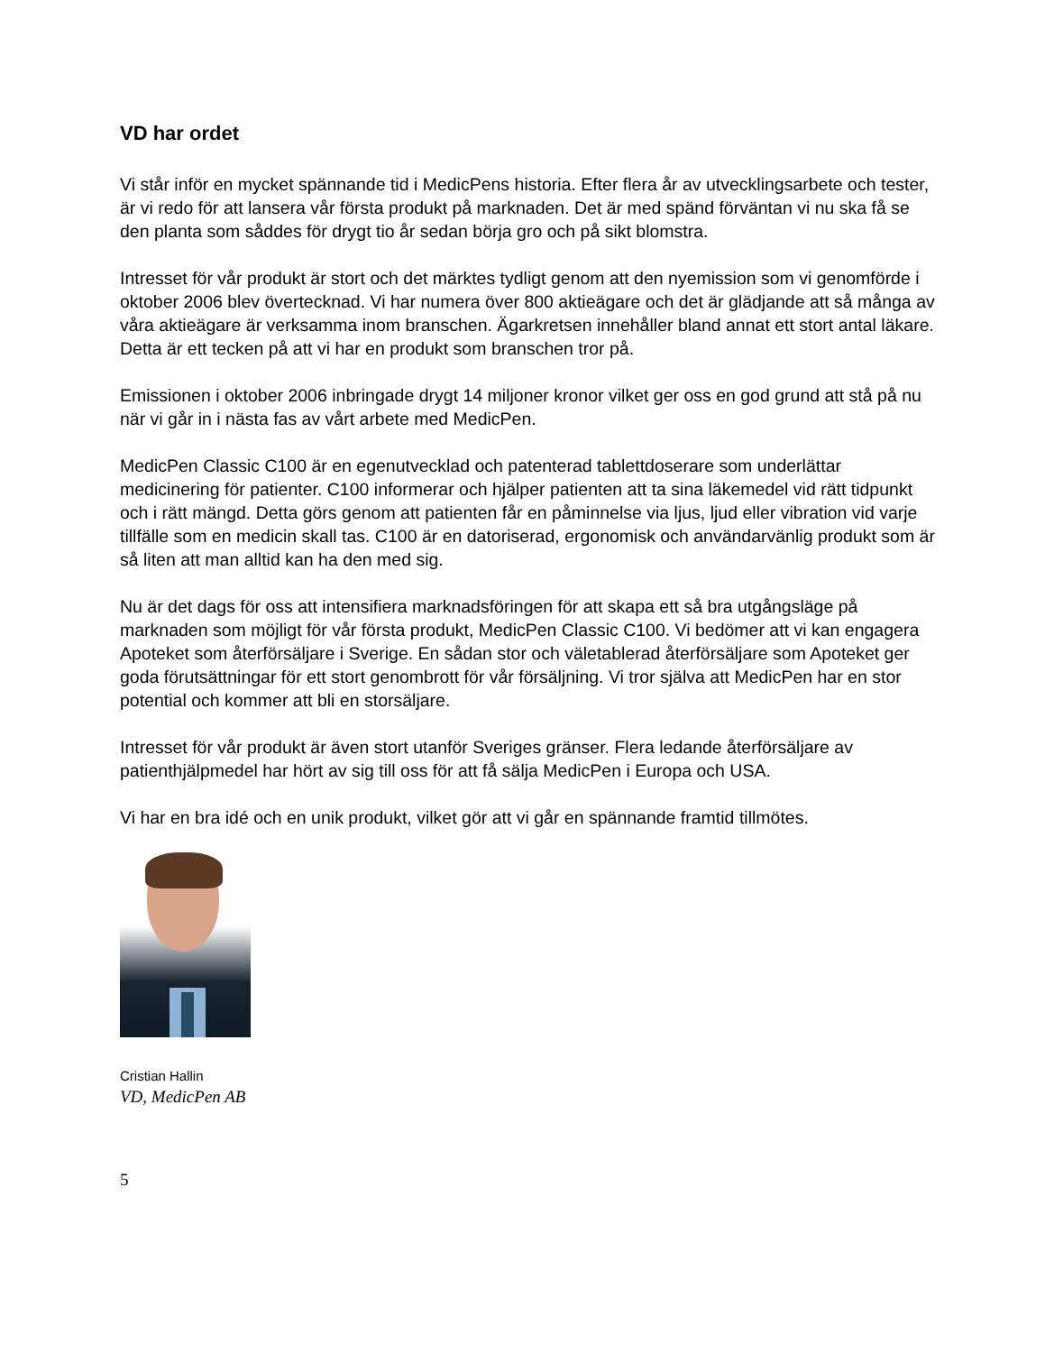VD har ordet
Vi står inför en mycket spännande tid i MedicPens historia. Efter flera år av utvecklingsarbete och tester, är vi redo för att lansera vår första produkt på marknaden. Det är med spänd förväntan vi nu ska få se den planta som såddes för drygt tio år sedan börja gro och på sikt blomstra.
Intresset för vår produkt är stort och det märktes tydligt genom att den nyemission som vi genomförde i oktober 2006 blev övertecknad. Vi har numera över 800 aktieägare och det är glädjande att så många av våra aktieägare är verksamma inom branschen. Ägarkretsen innehåller bland annat ett stort antal läkare. Detta är ett tecken på att vi har en produkt som branschen tror på.
Emissionen i oktober 2006 inbringade drygt 14 miljoner kronor vilket ger oss en god grund att stå på nu när vi går in i nästa fas av vårt arbete med MedicPen.
MedicPen Classic C100 är en egenutvecklad och patenterad tablettdoserare som underlättar medicinering för patienter. C100 informerar och hjälper patienten att ta sina läkemedel vid rätt tidpunkt och i rätt mängd. Detta görs genom att patienten får en påminnelse via ljus, ljud eller vibration vid varje tillfälle som en medicin skall tas. C100 är en datoriserad, ergonomisk och användarvänlig produkt som är så liten att man alltid kan ha den med sig.
Nu är det dags för oss att intensifiera marknadsföringen för att skapa ett så bra utgångsläge på marknaden som möjligt för vår första produkt, MedicPen Classic C100. Vi bedömer att vi kan engagera Apoteket som återförsäljare i Sverige. En sådan stor och väletablerad återförsäljare som Apoteket ger goda förutsättningar för ett stort genombrott för vår försäljning. Vi tror själva att MedicPen har en stor potential och kommer att bli en storsäljare.
Intresset för vår produkt är även stort utanför Sveriges gränser. Flera ledande återförsäljare av patienthjälpmedel har hört av sig till oss för att få sälja MedicPen i Europa och USA.
Vi har en bra idé och en unik produkt, vilket gör att vi går en spännande framtid tillmötes.
Cristian Hallin
VD, MedicPen AB
5